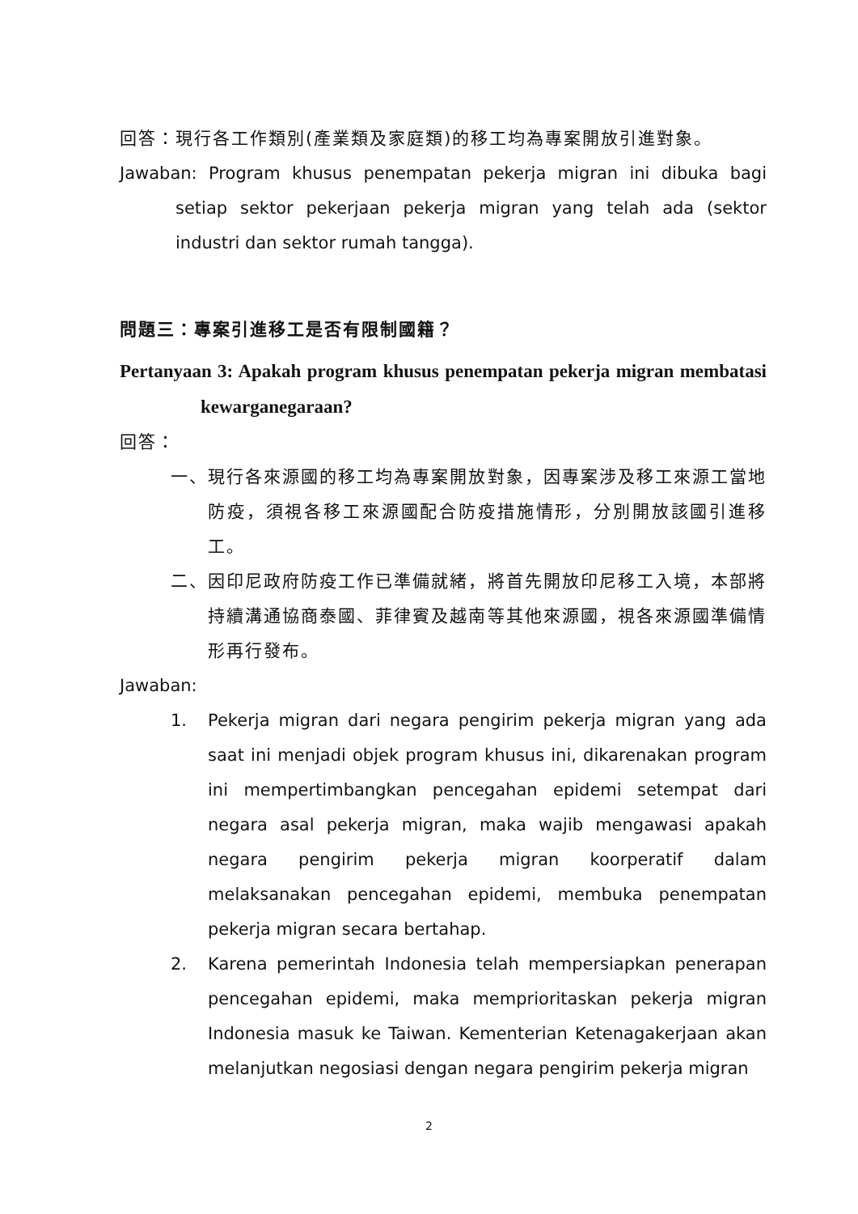回答：現行各工作類別(產業類及家庭類)的移工均為專案開放引進對象。
Jawaban: Program khusus penempatan pekerja migran ini dibuka bagi setiap sektor pekerjaan pekerja migran yang telah ada (sektor industri dan sektor rumah tangga).
問題三：專案引進移工是否有限制國籍？
Pertanyaan 3: Apakah program khusus penempatan pekerja migran membatasi kewarganegaraan?
回答：
一、 現行各來源國的移工均為專案開放對象，因專案涉及移工來源工當地防疫，須視各移工來源國配合防疫措施情形，分別開放該國引進移工。
二、 因印尼政府防疫工作已準備就緒，將首先開放印尼移工入境，本部將持續溝通協商泰國、菲律賓及越南等其他來源國，視各來源國準備情形再行發布。
Jawaban:
1. Pekerja migran dari negara pengirim pekerja migran yang ada saat ini menjadi objek program khusus ini, dikarenakan program ini mempertimbangkan pencegahan epidemi setempat dari negara asal pekerja migran, maka wajib mengawasi apakah negara pengirim pekerja migran koorperatif dalam melaksanakan pencegahan epidemi, membuka penempatan pekerja migran secara bertahap.
2. Karena pemerintah Indonesia telah mempersiapkan penerapan pencegahan epidemi, maka memprioritaskan pekerja migran Indonesia masuk ke Taiwan. Kementerian Ketenagakerjaan akan melanjutkan negosiasi dengan negara pengirim pekerja migran
2